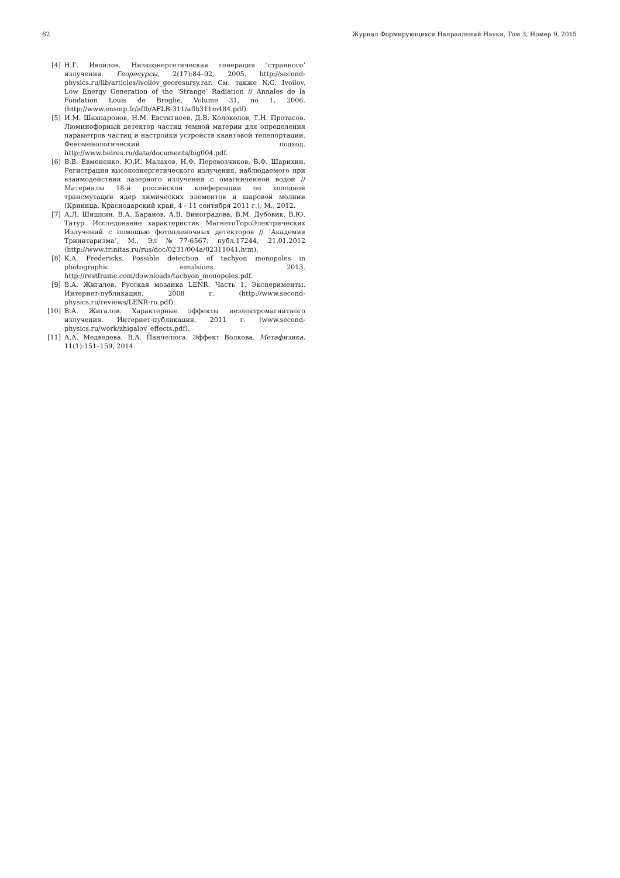62 Журнал Формирующихся Направлений Науки, Том 3, Номер 9, 2015
[4] Н.Г. Ивойлов. Низкоэнергетическая генерация ’странного’ излучения. Георесурсы, 2(17):84–92, 2005. http://second-physics.ru/lib/articles/ivoilov_georesursy.rar. См. также N.G. Ivoilov. Low Energy Generation of the ’Strange’ Radiation // Annales de la Fondation Louis de Broglie, Volume 31, no 1, 2006. (http://www.ensmp.fr/aflb/AFLB-311/aflb311m484.pdf).
[5] И.М. Шахпаронов, Н.М. Евстигнеев, Д.В. Колоколов, Т.Н. Протасов. Люминофорный детектор частиц темной материи для определения параметров частиц и настройки устройств квантовой телепортации. Феноменологический подход. http://www.belres.ru/data/documents/big004.pdf.
[6] В.В. Евмененко, Ю.И. Малахов, Н.Ф. Перевозчиков, В.Ф. Шарихин. Регистрация высокоэнергетического излучения, наблюдаемого при взаимодействии лазерного излучения с омагниченной водой // Материалы 18-й российской конференции по холодной трансмутации ядер химических элементов и шаровой молнии (Криница, Краснодарский край, 4 - 11 сентября 2011 г.), М., 2012.
[7] А.Л. Шишкин, В.А. Баранов, А.В. Виноградова, В.М. Дубовик, В.Ю. Татур. Исследование характеристик МагнетоТороЭлектрических Излучений с помощью фотопленочных детекторов // ’Академия Тринитаризма’, М., Эл №77-6567, публ.17244, 21.01.2012 (http://www.trinitas.ru/rus/doc/0231/004a/02311041.htm).
[8] K.A. Fredericks. Possible detection of tachyon monopoles in photographic emulsions. 2013. http://restframe.com/downloads/tachyon_monopoles.pdf.
[9] В.А. Жигалов. Русская мозаика LENR. Часть 1. Эксперименты. Интернет-публикация, 2008 г. (http://www.second-physics.ru/reviews/LENR-ru.pdf).
[10] В.А. Жигалов. Характерные эффекты неэлектромагнитного излучения. Интернет-публикация, 2011 г. (www.second-physics.ru/work/zhigalov_effects.pdf).
[11] А.А. Медведева, В.А. Панчелюга. Эффект Волкова. Метафизика, 11(1):151–159, 2014.